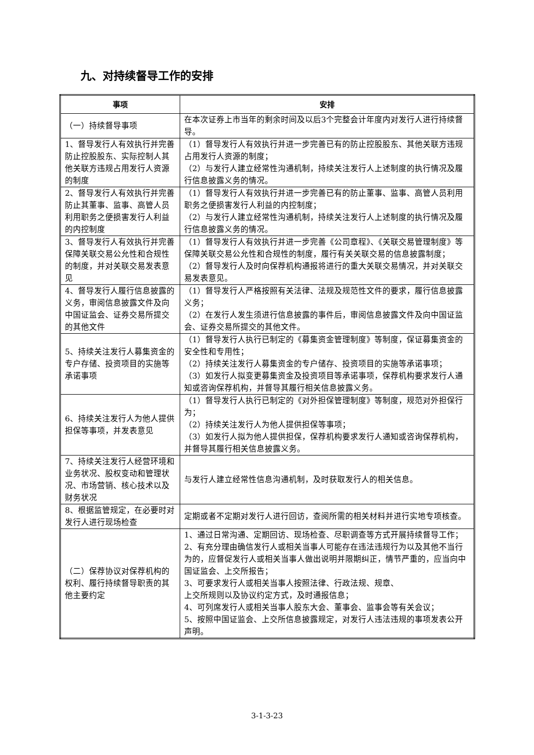九、对持续督导工作的安排
| 事项 | 安排 |
| --- | --- |
| （一）持续督导事项 | 在本次证券上市当年的剩余时间及以后3个完整会计年度内对发行人进行持续督导。 |
| 1、督导发行人有效执行并完善防止控股股东、实际控制人其他关联方违规占用发行人资源的制度 | （1）督导发行人有效执行并进一步完善已有的防止控股股东、其他关联方违规占用发行人资源的制度； （2）与发行人建立经常性沟通机制，持续关注发行人上述制度的执行情况及履行信息披露义务的情况。 |
| 2、督导发行人有效执行并完善防止其董事、监事、高管人员利用职务之便损害发行人利益的内控制度 | （1）督导发行人有效执行并进一步完善已有的防止董事、监事、高管人员利用职务之便损害发行人利益的内控制度； （2）与发行人建立经常性沟通机制，持续关注发行人上述制度的执行情况及履行信息披露义务的情况。 |
| 3、督导发行人有效执行并完善保障关联交易公允性和合规性的制度，并对关联交易发表意见 | （1）督导发行人有效执行并进一步完善《公司章程》、《关联交易管理制度》等保障关联交易公允性和合规性的制度，履行有关关联交易的信息披露制度； （2）督导发行人及时向保荐机构通报将进行的重大关联交易情况，并对关联交易发表意见。 |
| 4、督导发行人履行信息披露的义务，审阅信息披露文件及向中国证监会、证券交易所提交的其他文件 | （1）督导发行人严格按照有关法律、法规及规范性文件的要求，履行信息披露义务； （2）在发行人发生须进行信息披露的事件后，审阅信息披露文件及向中国证监会、证券交易所提交的其他文件。 |
| 5、持续关注发行人募集资金的专户存储、投资项目的实施等承诺事项 | （1）督导发行人执行已制定的《募集资金管理制度》等制度，保证募集资金的安全性和专用性； （2）持续关注发行人募集资金的专户储存、投资项目的实施等承诺事项； （3）如发行人拟变更募集资金及投资项目等承诺事项，保荐机构要求发行人通知或咨询保荐机构，并督导其履行相关信息披露义务。 |
| 6、持续关注发行人为他人提供担保等事项，并发表意见 | （1）督导发行人执行已制定的《对外担保管理制度》等制度，规范对外担保行为； （2）持续关注发行人为他人提供担保等事项； （3）如发行人拟为他人提供担保，保荐机构要求发行人通知或咨询保荐机构，并督导其履行相关信息披露义务。 |
| 7、持续关注发行人经营环境和业务状况、股权变动和管理状况、市场营销、核心技术以及财务状况 | 与发行人建立经常性信息沟通机制，及时获取发行人的相关信息。 |
| 8、根据监管规定，在必要时对发行人进行现场检查 | 定期或者不定期对发行人进行回访，查阅所需的相关材料并进行实地专项核查。 |
| （二）保荐协议对保荐机构的权利、履行持续督导职责的其他主要约定 | 1、通过日常沟通、定期回访、现场检查、尽职调查等方式开展持续督导工作； 2、有充分理由确信发行人或相关当事人可能存在违法违规行为以及其他不当行为的，应督促发行人或相关当事人做出说明并限期纠正，情节严重的，应当向中国证监会、上交所报告； 3、可要求发行人或相关当事人按照法律、行政法规、规章、 上交所规则以及协议约定方式，及时通报信息； 4、可列席发行人或相关当事人股东大会、董事会、监事会等有关会议； 5、按照中国证监会、上交所信息披露规定，对发行人违法违规的事项发表公开声明。 |
3-1-3-23